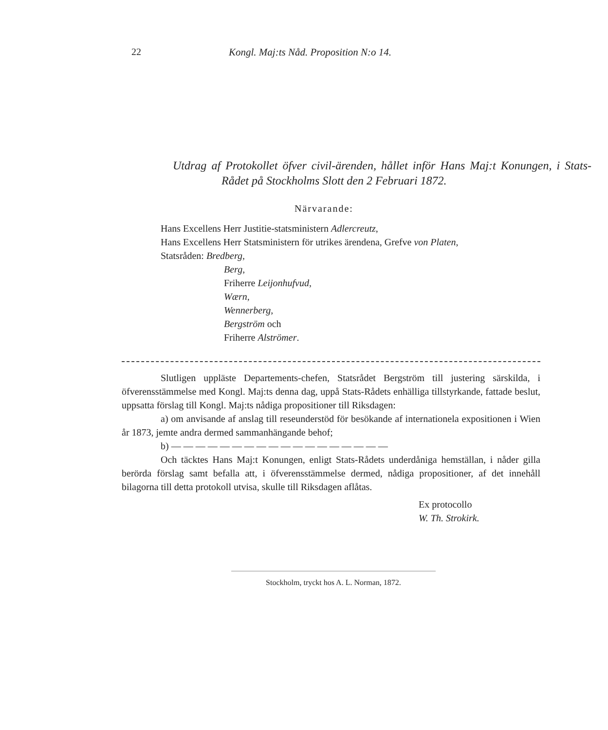22 Kongl. Maj:ts Nåd. Proposition N:o 14.
Utdrag af Protokollet öfver civil-ärenden, hållet inför Hans Maj:t Konungen, i Stats-Rådet på Stockholms Slott den 2 Februari 1872.
Närvarande:
Hans Excellens Herr Justitie-statsministern Adlercreutz,
Hans Excellens Herr Statsministern för utrikes ärendena, Grefve von Platen,
Statsråden: Bredberg,
Berg,
Friherre Leijonhufvud,
Wærn,
Wennerberg,
Bergström och
Friherre Alströmer.
Slutligen uppläste Departements-chefen, Statsrådet Bergström till justering särskilda, i öfverensstämmelse med Kongl. Maj:ts denna dag, uppå Stats-Rådets enhälliga tillstyrkande, fattade beslut, uppsatta förslag till Kongl. Maj:ts nådiga propositioner till Riksdagen:
a) om anvisande af anslag till reseunderstöd för besökande af internationela expositionen i Wien år 1873, jemte andra dermed sammanhängande behof;
b) — — — — — — — — — — — — — — — — — —
Och täcktes Hans Maj:t Konungen, enligt Stats-Rådets underdåniga hemställan, i nåder gilla berörda förslag samt befalla att, i öfverensstämmelse dermed, nådiga propositioner, af det innehåll bilagorna till detta protokoll utvisa, skulle till Riksdagen aflåtas.
Ex protocollo
W. Th. Strokirk.
Stockholm, tryckt hos A. L. Norman, 1872.